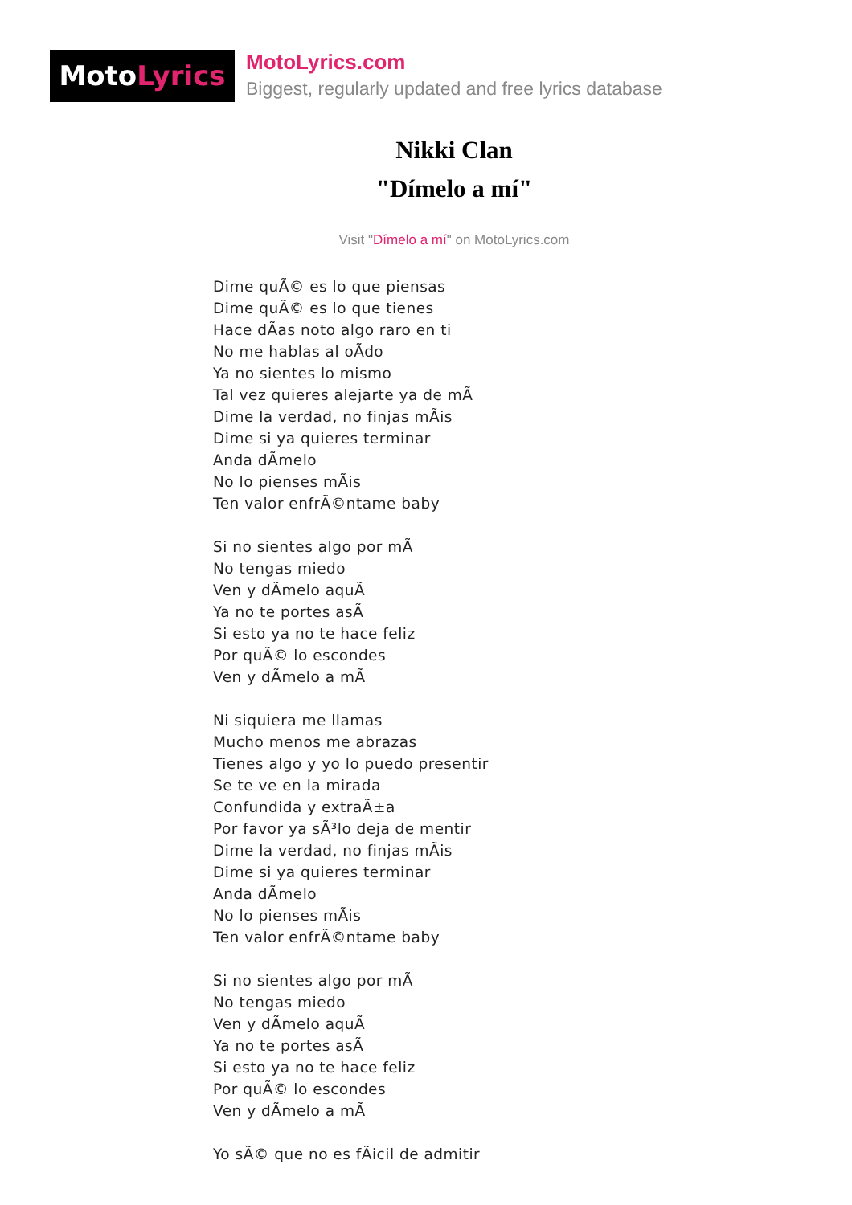MotoLyrics
MotoLyrics.com
Biggest, regularly updated and free lyrics database
Nikki Clan
"Dímelo a mí"
Visit "Dímelo a mí" on MotoLyrics.com
Dime quÃ© es lo que piensas
Dime quÃ© es lo que tienes
Hace dÃas noto algo raro en ti
No me hablas al oÃdo
Ya no sientes lo mismo
Tal vez quieres alejarte ya de mÃ
Dime la verdad, no finjas mÃis
Dime si ya quieres terminar
Anda dÃmelo
No lo pienses mÃis
Ten valor enfrÃ©ntame baby
Si no sientes algo por mÃ
No tengas miedo
Ven y dÃmelo aquÃ
Ya no te portes asÃ
Si esto ya no te hace feliz
Por quÃ© lo escondes
Ven y dÃmelo a mÃ
Ni siquiera me llamas
Mucho menos me abrazas
Tienes algo y yo lo puedo presentir
Se te ve en la mirada
Confundida y extraÃ±a
Por favor ya sÃ³lo deja de mentir
Dime la verdad, no finjas mÃis
Dime si ya quieres terminar
Anda dÃmelo
No lo pienses mÃis
Ten valor enfrÃ©ntame baby
Si no sientes algo por mÃ
No tengas miedo
Ven y dÃmelo aquÃ
Ya no te portes asÃ
Si esto ya no te hace feliz
Por quÃ© lo escondes
Ven y dÃmelo a mÃ
Yo sÃ© que no es fÃicil de admitir